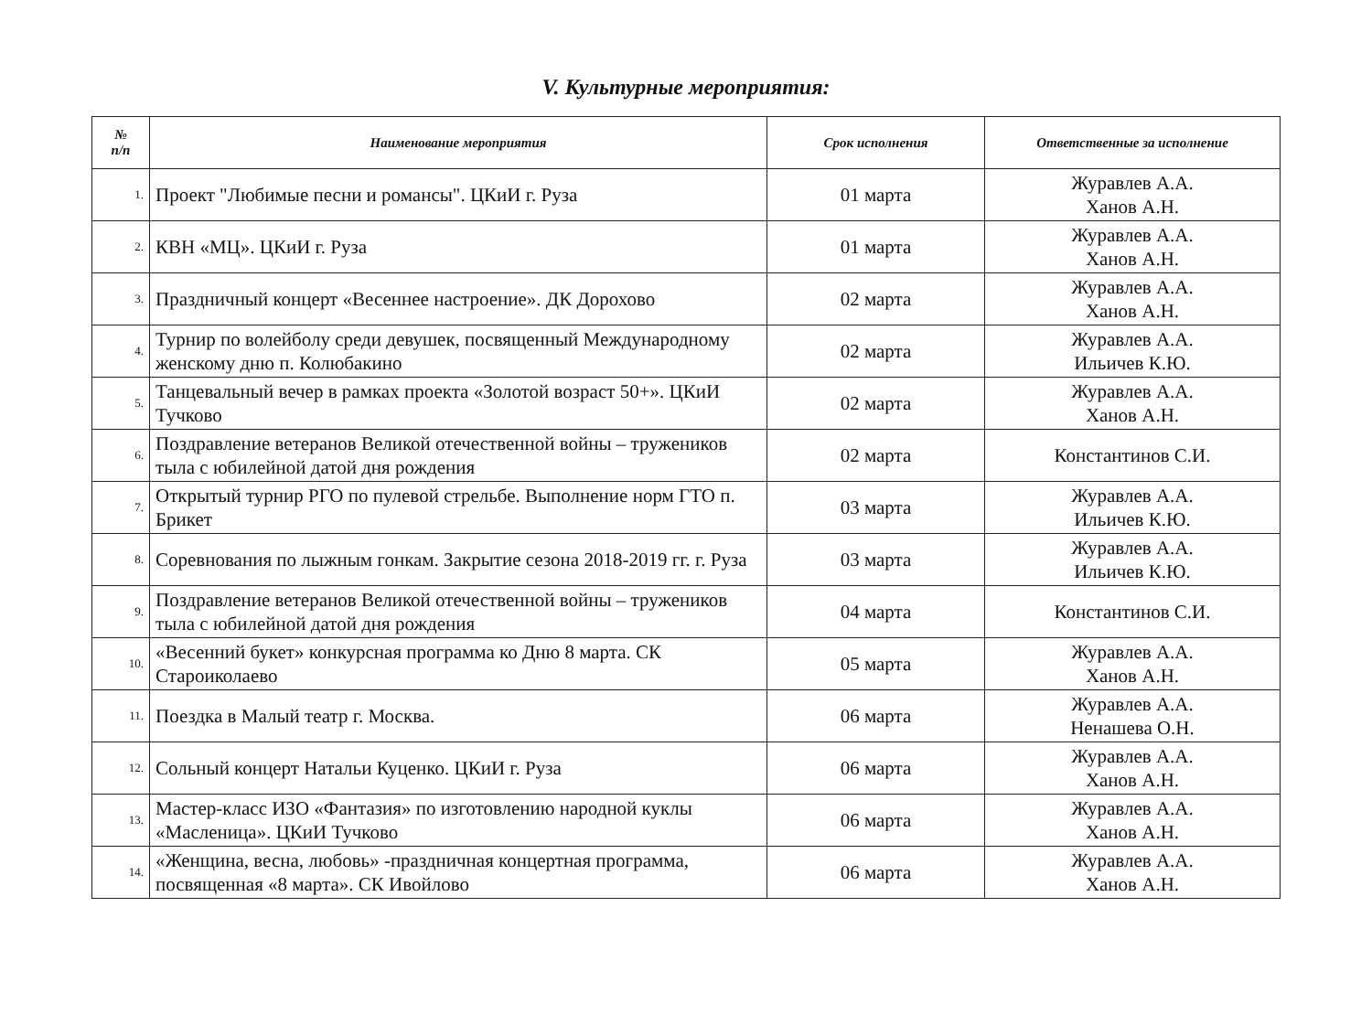V. Культурные мероприятия:
| № п/п | Наименование мероприятия | Срок исполнения | Ответственные за исполнение |
| --- | --- | --- | --- |
| 1. | Проект "Любимые песни и романсы". ЦКиИ г. Руза | 01 марта | Журавлев А.А. Ханов А.Н. |
| 2. | КВН «МЦ». ЦКиИ г. Руза | 01 марта | Журавлев А.А. Ханов А.Н. |
| 3. | Праздничный концерт «Весеннее настроение». ДК Дорохово | 02 марта | Журавлев А.А. Ханов А.Н. |
| 4. | Турнир по волейболу среди девушек, посвященный Международному женскому дню п. Колюбакино | 02 марта | Журавлев А.А. Ильичев К.Ю. |
| 5. | Танцевальный вечер в рамках проекта «Золотой возраст 50+». ЦКиИ Тучково | 02 марта | Журавлев А.А. Ханов А.Н. |
| 6. | Поздравление ветеранов Великой отечественной войны – тружеников тыла с юбилейной датой дня рождения | 02 марта | Константинов С.И. |
| 7. | Открытый турнир РГО по пулевой стрельбе. Выполнение норм ГТО п. Брикет | 03 марта | Журавлев А.А. Ильичев К.Ю. |
| 8. | Соревнования по лыжным гонкам. Закрытие сезона 2018-2019 гг. г. Руза | 03 марта | Журавлев А.А. Ильичев К.Ю. |
| 9. | Поздравление ветеранов Великой отечественной войны – тружеников тыла с юбилейной датой дня рождения | 04 марта | Константинов С.И. |
| 10. | «Весенний букет» конкурсная программа ко Дню 8 марта. СК Староиколаево | 05 марта | Журавлев А.А. Ханов А.Н. |
| 11. | Поездка в Малый театр г. Москва. | 06 марта | Журавлев А.А. Ненашева О.Н. |
| 12. | Сольный концерт Натальи Куценко. ЦКиИ г. Руза | 06 марта | Журавлев А.А. Ханов А.Н. |
| 13. | Мастер-класс ИЗО «Фантазия» по изготовлению народной куклы «Масленица». ЦКиИ Тучково | 06 марта | Журавлев А.А. Ханов А.Н. |
| 14. | «Женщина, весна, любовь» -праздничная концертная программа, посвященная «8 марта». СК Ивойлово | 06 марта | Журавлев А.А. Ханов А.Н. |